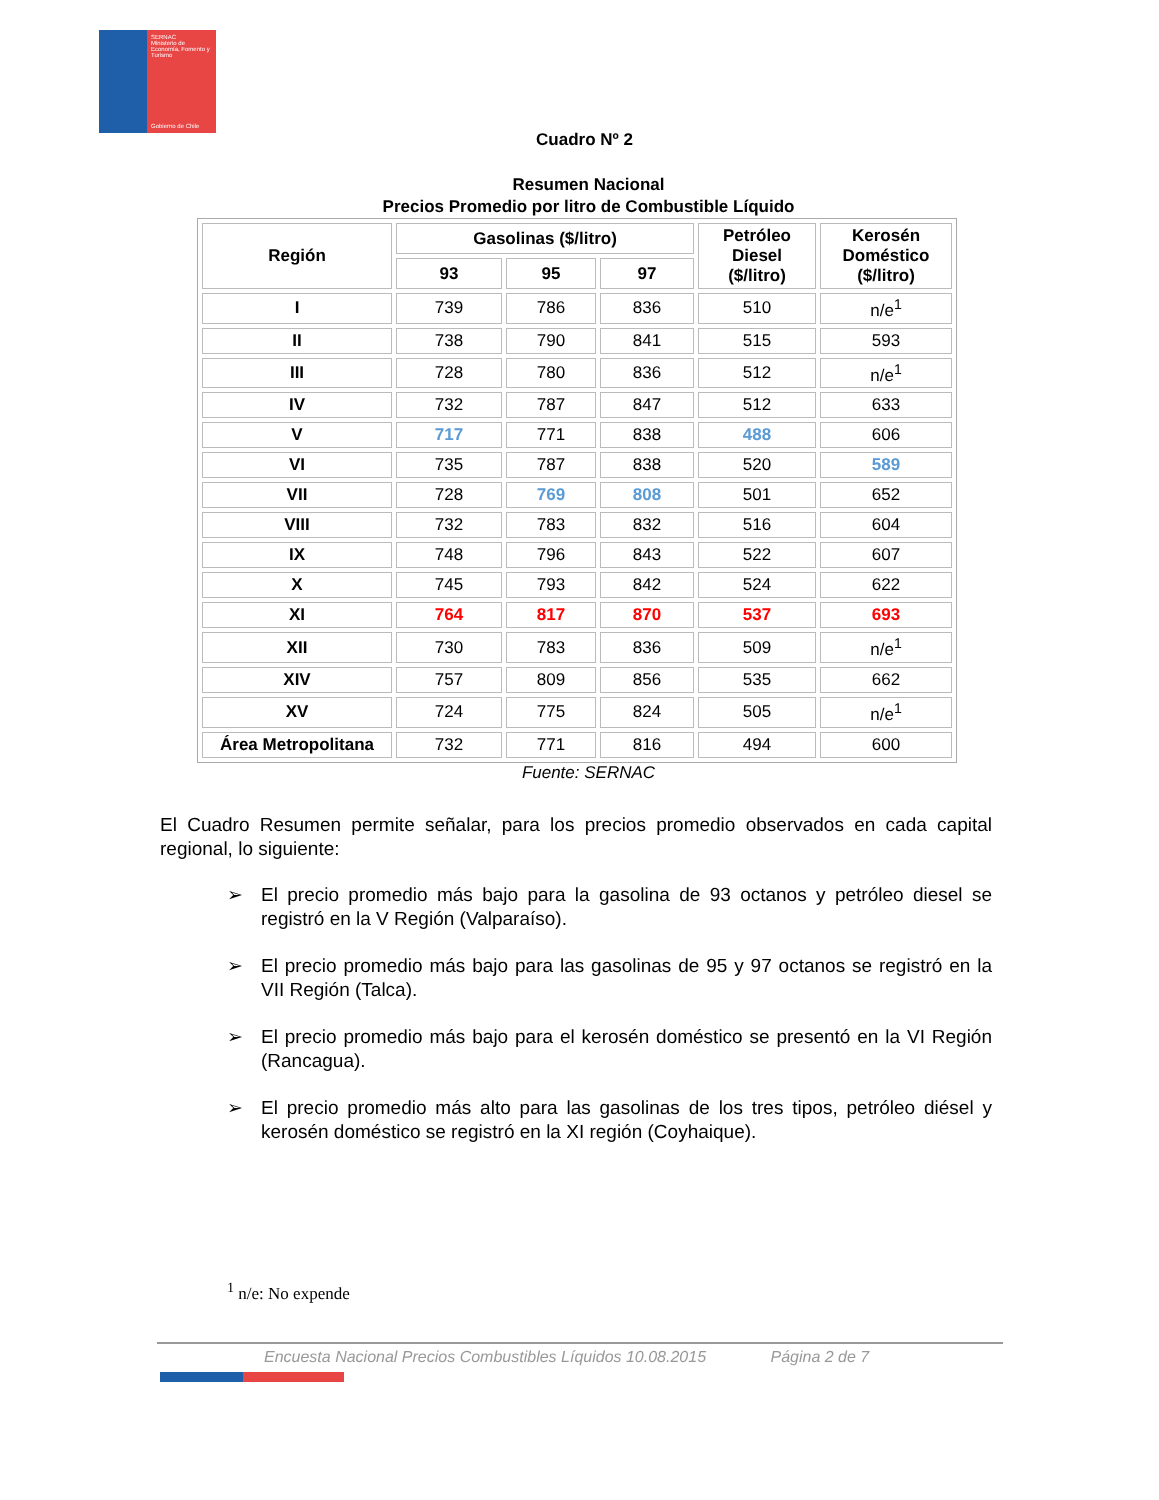SERNAC
Ministerio de Economía, Fomento y Turismo
Gobierno de Chile
Cuadro Nº 2
Resumen Nacional
Precios Promedio por litro de Combustible Líquido
| Región | Gasolinas ($/litro) | | | Petróleo Diesel ($/litro) | Kerosén Doméstico ($/litro) |
| --- | --- | --- | --- | --- | --- |
| | 93 | 95 | 97 | | |
| I | 739 | 786 | 836 | 510 | n/e<sup>1</sup> |
| II | 738 | 790 | 841 | 515 | 593 |
| III | 728 | 780 | 836 | 512 | n/e<sup>1</sup> |
| IV | 732 | 787 | 847 | 512 | 633 |
| V | 717 | 771 | 838 | 488 | 606 |
| VI | 735 | 787 | 838 | 520 | 589 |
| VII | 728 | 769 | 808 | 501 | 652 |
| VIII | 732 | 783 | 832 | 516 | 604 |
| IX | 748 | 796 | 843 | 522 | 607 |
| X | 745 | 793 | 842 | 524 | 622 |
| XI | 764 | 817 | 870 | 537 | 693 |
| XII | 730 | 783 | 836 | 509 | n/e<sup>1</sup> |
| XIV | 757 | 809 | 856 | 535 | 662 |
| XV | 724 | 775 | 824 | 505 | n/e<sup>1</sup> |
| Área Metropolitana | 732 | 771 | 816 | 494 | 600 |
Fuente: SERNAC
El Cuadro Resumen permite señalar, para los precios promedio observados en cada capital regional, lo siguiente:
➢ El precio promedio más bajo para la gasolina de 93 octanos y petróleo diesel se registró en la V Región (Valparaíso).
➢ El precio promedio más bajo para las gasolinas de 95 y 97 octanos se registró en la VII Región (Talca).
➢ El precio promedio más bajo para el kerosén doméstico se presentó en la VI Región (Rancagua).
➢ El precio promedio más alto para las gasolinas de los tres tipos, petróleo diésel y kerosén doméstico se registró en la XI región (Coyhaique).
<sup>1</sup> n/e: No expende
Encuesta Nacional Precios Combustibles Líquidos 10.08.2015 Página 2 de 7